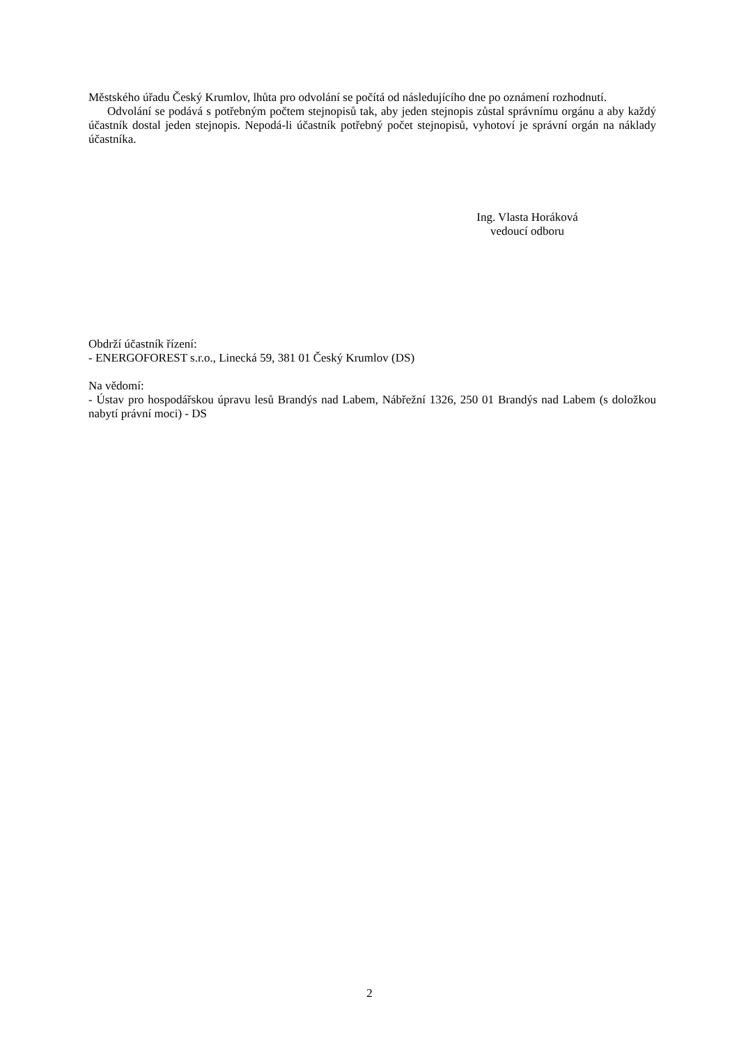Městského úřadu Český Krumlov, lhůta pro odvolání se počítá od následujícího dne po oznámení rozhodnutí.
Odvolání se podává s potřebným počtem stejnopisů tak, aby jeden stejnopis zůstal správnímu orgánu a aby každý účastník dostal jeden stejnopis. Nepodá-li účastník potřebný počet stejnopisů, vyhotoví je správní orgán na náklady účastníka.
Ing. Vlasta Horáková
vedoucí odboru
Obdrží účastník řízení:
- ENERGOFOREST s.r.o., Linecká 59, 381 01 Český Krumlov (DS)
Na vědomí:
- Ústav pro hospodářskou úpravu lesů Brandýs nad Labem, Nábřežní 1326, 250 01 Brandýs nad Labem (s doložkou nabytí právní moci) - DS
2